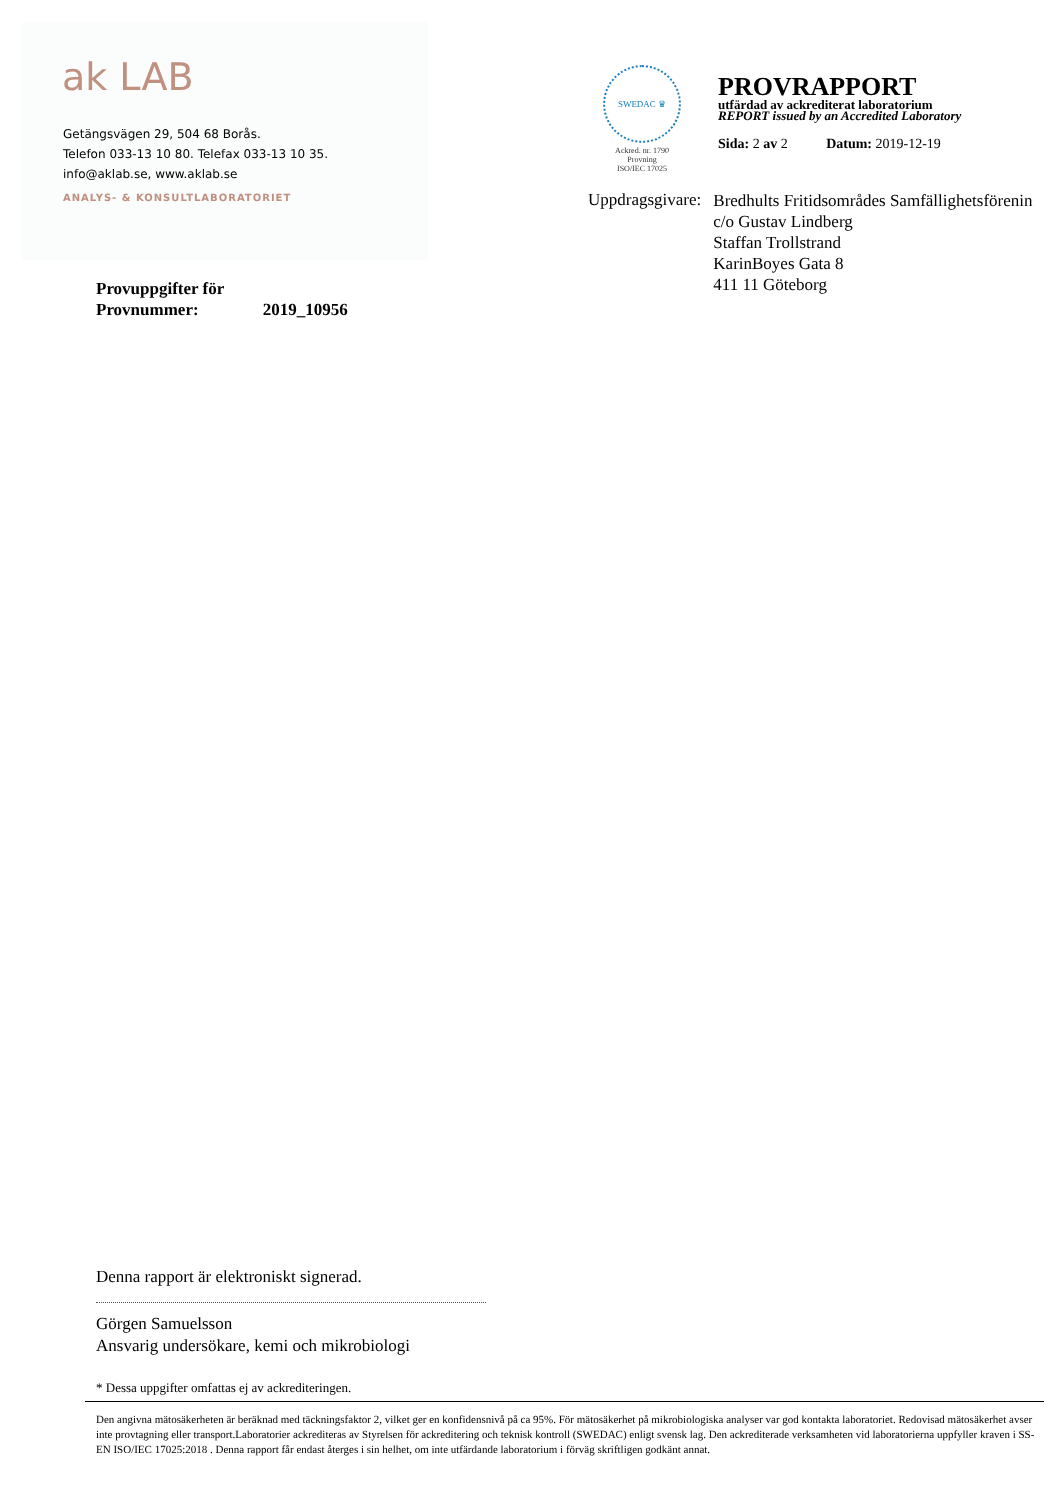ak LAB
Getängsvägen 29, 504 68 Borås.
Telefon 033-13 10 80. Telefax 033-13 10 35.
info@aklab.se, www.aklab.se
ANALYS- & KONSULTLABORATORIET
SWEDAC ♛
Ackred. nr. 1790
Provning
ISO/IEC 17025
PROVRAPPORT
utfärdad av ackrediterat laboratorium
REPORT issued by an Accredited Laboratory
Sida: 2 av 2 Datum: 2019-12-19
Uppdragsgivare:
Bredhults Fritidsområdes Samfällighetsförening
c/o Gustav Lindberg
Staffan Trollstrand
KarinBoyes Gata 8
411 11 Göteborg
Provuppgifter för
Provnummer: 2019_10956
Denna rapport är elektroniskt signerad.
Görgen Samuelsson
Ansvarig undersökare, kemi och mikrobiologi
* Dessa uppgifter omfattas ej av ackrediteringen.
Den angivna mätosäkerheten är beräknad med täckningsfaktor 2, vilket ger en konfidensnivå på ca 95%. För mätosäkerhet på mikrobiologiska analyser var god kontakta laboratoriet. Redovisad mätosäkerhet avser inte provtagning eller transport.Laboratorier ackrediteras av Styrelsen för ackreditering och teknisk kontroll (SWEDAC) enligt svensk lag. Den ackrediterade verksamheten vid laboratorierna uppfyller kraven i SS-EN ISO/IEC 17025:2018 . Denna rapport får endast återges i sin helhet, om inte utfärdande laboratorium i förväg skriftligen godkänt annat.